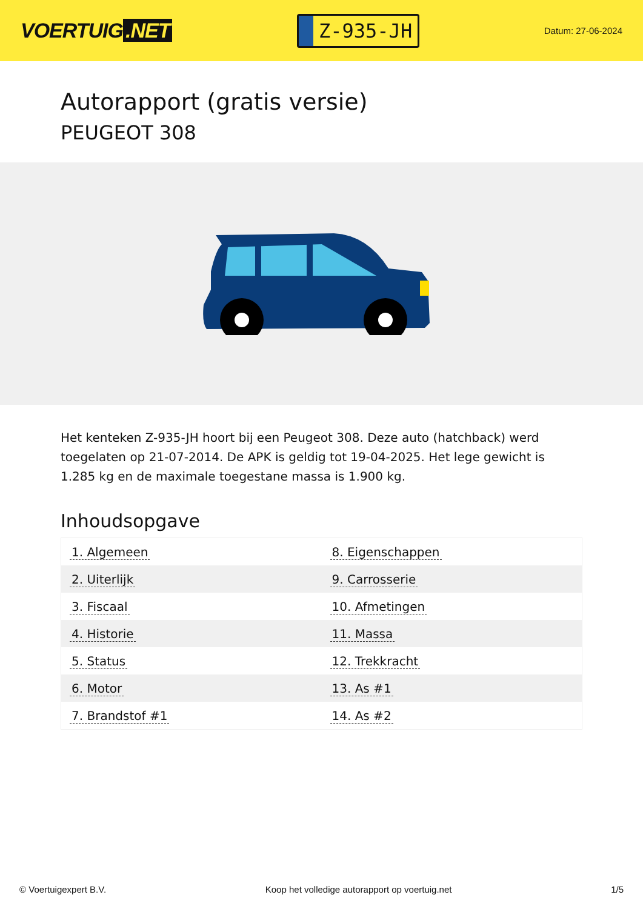VOERTUIG.NET
Z-935-JH
Datum: 27-06-2024
Autorapport (gratis versie)
PEUGEOT 308
Het kenteken Z-935-JH hoort bij een Peugeot 308. Deze auto (hatchback) werd toegelaten op 21-07-2014. De APK is geldig tot 19-04-2025. Het lege gewicht is 1.285 kg en de maximale toegestane massa is 1.900 kg.
Inhoudsopgave
| 1. Algemeen | 8. Eigenschappen |
| 2. Uiterlijk | 9. Carrosserie |
| 3. Fiscaal | 10. Afmetingen |
| 4. Historie | 11. Massa |
| 5. Status | 12. Trekkracht |
| 6. Motor | 13. As #1 |
| 7. Brandstof #1 | 14. As #2 |
© Voertuigexpert B.V. Koop het volledige autorapport op voertuig.net 1/5